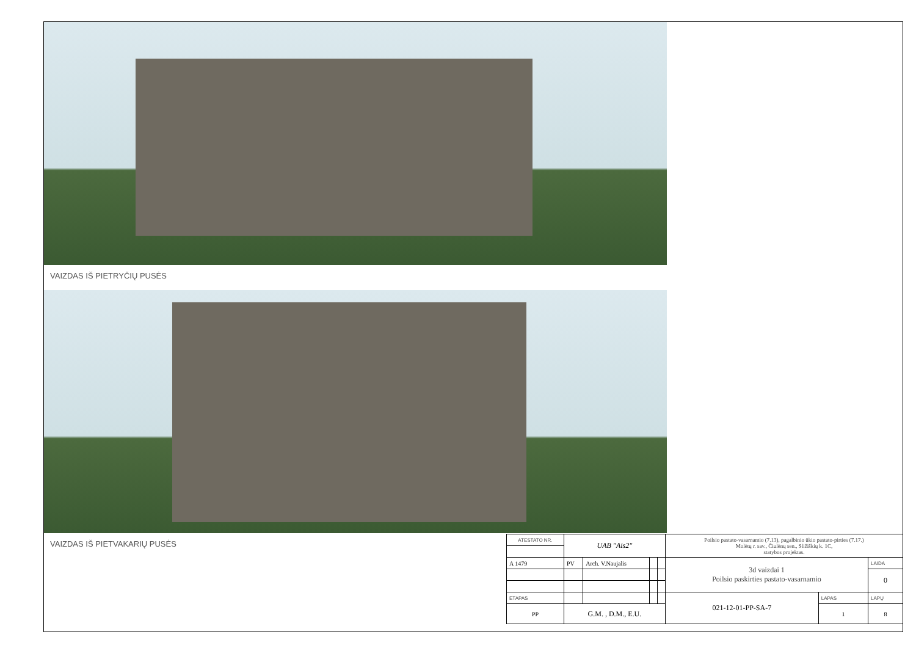VAIZDAS IŠ PIETRYČIŲ PUSĖS
VAIZDAS IŠ PIETVAKARIŲ PUSĖS
| ATESTATO NR. | UAB "Ais2" | | | | Poilsio pastato-vasarnamio (7.13), pagalbinio ūkio pastato-pirties (7.17.) Molėtų r. sav., Čiulėnų sen., Sližiškių k. 1C, statybos projektas. | | |
| A 1479 | PV | Arch. V.Naujalis | | | 3d vaizdai 1 Poilsio paskirties pastato-vasarnamio | | LAIDA |
| | | | | | | | 0 |
| ETAPAS | | | | | 021-12-01-PP-SA-7 | LAPAS | LAPŲ |
| PP | G.M. , D.M., E.U. | | | | | 1 | 8 |